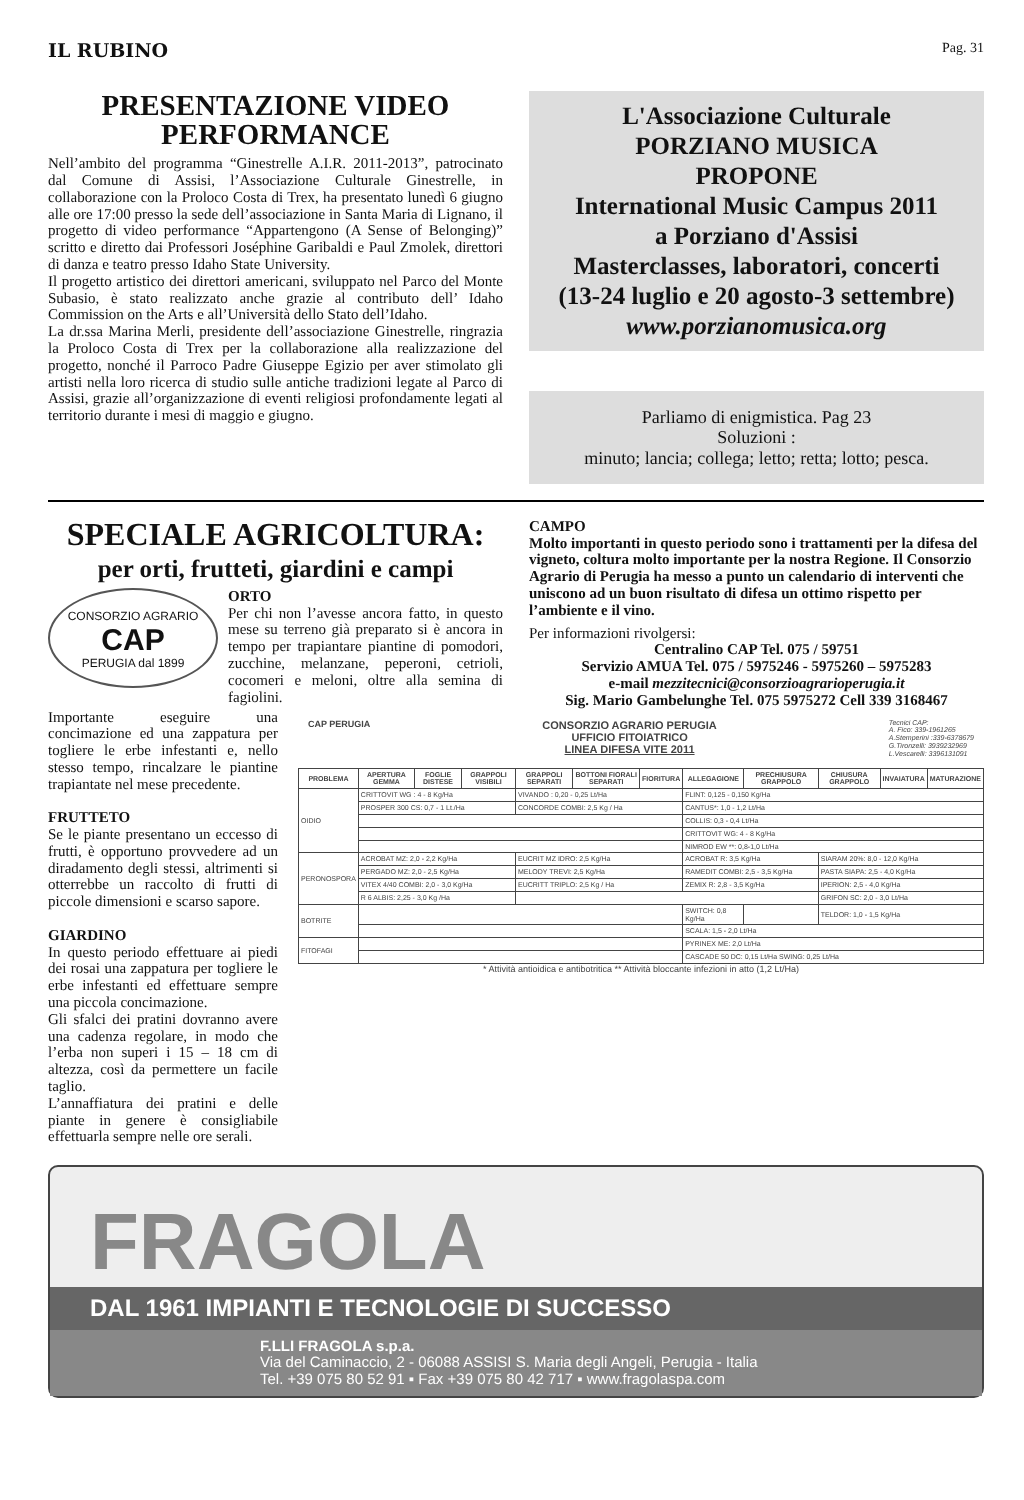IL RUBINO Pag. 31
PRESENTAZIONE VIDEO PERFORMANCE
Nell’ambito del programma “Ginestrelle A.I.R. 2011-2013”, patrocinato dal Comune di Assisi, l’Associazione Culturale Ginestrelle, in collaborazione con la Proloco Costa di Trex, ha presentato lunedì 6 giugno alle ore 17:00 presso la sede dell’associazione in Santa Maria di Lignano, il progetto di video performance “Appartengono (A Sense of Belonging)” scritto e diretto dai Professori Joséphine Garibaldi e Paul Zmolek, direttori di danza e teatro presso Idaho State University.
Il progetto artistico dei direttori americani, sviluppato nel Parco del Monte Subasio, è stato realizzato anche grazie al contributo dell’ Idaho Commission on the Arts e all’Università dello Stato dell’Idaho.
La dr.ssa Marina Merli, presidente dell’associazione Ginestrelle, ringrazia la Proloco Costa di Trex per la collaborazione alla realizzazione del progetto, nonché il Parroco Padre Giuseppe Egizio per aver stimolato gli artisti nella loro ricerca di studio sulle antiche tradizioni legate al Parco di Assisi, grazie all’organizzazione di eventi religiosi profondamente legati al territorio durante i mesi di maggio e giugno.
L'Associazione Culturale
PORZIANO MUSICA
PROPONE
International Music Campus 2011
a Porziano d'Assisi
Masterclasses, laboratori, concerti
(13-24 luglio e 20 agosto-3 settembre)
www.porzianomusica.org
Parliamo di enigmistica. Pag 23
Soluzioni :
minuto; lancia; collega; letto; retta; lotto; pesca.
SPECIALE AGRICOLTURA:
per orti, frutteti, giardini e campi
CONSORZIO AGRARIO
CAP
PERUGIA dal 1899
ORTO
Per chi non l’avesse ancora fatto, in questo mese su terreno già preparato si è ancora in tempo per trapiantare piantine di pomodori, zucchine, melanzane, peperoni, cetrioli, cocomeri e meloni, oltre alla semina di fagiolini.
CAMPO
Molto importanti in questo periodo sono i trattamenti per la difesa del vigneto, coltura molto importante per la nostra Regione. Il Consorzio Agrario di Perugia ha messo a punto un calendario di interventi che uniscono ad un buon risultato di difesa un ottimo rispetto per l’ambiente e il vino.
Per informazioni rivolgersi:
Centralino CAP Tel. 075 / 59751
Servizio AMUA Tel. 075 / 5975246 - 5975260 – 5975283
e-mail mezzitecnici@consorzioagrarioperugia.it
Sig. Mario Gambelunghe Tel. 075 5975272 Cell 339 3168467
Importante eseguire una concimazione ed una zappatura per togliere le erbe infestanti e, nello stesso tempo, rincalzare le piantine trapiantate nel mese precedente.
FRUTTETO
Se le piante presentano un eccesso di frutti, è opportuno provvedere ad un diradamento degli stessi, altrimenti si otterrebbe un raccolto di frutti di piccole dimensioni e scarso sapore.
GIARDINO
In questo periodo effettuare ai piedi dei rosai una zappatura per togliere le erbe infestanti ed effettuare sempre una piccola concimazione.
Gli sfalci dei pratini dovranno avere una cadenza regolare, in modo che l’erba non superi i 15 – 18 cm di altezza, così da permettere un facile taglio.
L’annaffiatura dei pratini e delle piante in genere è consigliabile effettuarla sempre nelle ore serali.
CAP PERUGIA
CONSORZIO AGRARIO PERUGIA
UFFICIO FITOIATRICO
LINEA DIFESA VITE 2011
Tecnici CAP:
A. Fico: 339-1961265
A.Stemperini :339-6378679
G.Tironzelli: 3939232969
L.Vescarelli: 3396131091
| PROBLEMA | APERTURA GEMMA | FOGLIE DISTESE | GRAPPOLI VISIBILI | GRAPPOLI SEPARATI | BOTTONI FIORALI SEPARATI | FIORITURA | ALLEGAGIONE | PRECHIUSURA GRAPPOLO | CHIUSURA GRAPPOLO | INVAIATURA | MATURAZIONE |
| --- | --- | --- | --- | --- | --- | --- | --- | --- | --- | --- | --- |
| OIDIO | CRITTOVIT WG : 4 - 8 Kg/Ha | | | VIVANDO : 0,20 - 0,25 Lt/Ha | | | FLINT: 0,125 - 0,150 Kg/Ha | | | | |
| | PROSPER 300 CS: 0,7 - 1 Lt./Ha | | | CONCORDE COMBI: 2,5 Kg / Ha | | | CANTUS*: 1,0 - 1,2 Lt/Ha | | | | |
| | | | | | | | COLLIS: 0,3 - 0,4 Lt/Ha | | | | |
| | | | | | | | CRITTOVIT WG: 4 - 8 Kg/Ha | | | | |
| | | | | | | | NIMROD EW **: 0,8-1,0 Lt/Ha | | | | |
| PERONOSPORA | ACROBAT MZ: 2,0 - 2,2 Kg/Ha | | | EUCRIT MZ IDRO: 2,5 Kg/Ha | | | ACROBAT R: 3,5 Kg/Ha | | SIARAM 20%: 8,0 - 12,0 Kg/Ha | | |
| | PERGADO MZ: 2,0 - 2,5 Kg/Ha | | | MELODY TREVI: 2,5 Kg/Ha | | | RAMEDIT COMBI: 2,5 - 3,5 Kg/Ha | | PASTA SIAPA: 2,5 - 4,0 Kg/Ha | | |
| | VITEX 4/40 COMBI: 2,0 - 3,0 Kg/Ha | | | EUCRITT TRIPLO: 2,5 Kg / Ha | | | ZEMIX R: 2,8 - 3,5 Kg/Ha | | IPERION: 2,5 - 4,0 Kg/Ha | | |
| | R 6 ALBIS: 2,25 - 3,0 Kg /Ha | | | | | | | | GRIFON SC: 2,0 - 3,0 Lt/Ha | | |
| BOTRITE | | | | | | | SWITCH: 0,8 Kg/Ha | | TELDOR: 1,0 - 1,5 Kg/Ha | | |
| | | | | | | | SCALA: 1,5 - 2,0 Lt/Ha | | | | |
| FITOFAGI | | | | | | | PYRINEX ME: 2,0 Lt/Ha | | | | |
| | | | | | | | CASCADE 50 DC: 0,15 Lt/Ha SWING: 0,25 Lt/Ha | | | | |
* Attività antioidica e antibotritica ** Attività bloccante infezioni in atto (1,2 Lt/Ha)
FRAGOLA
DAL 1961 IMPIANTI E TECNOLOGIE DI SUCCESSO
F.LLI FRAGOLA s.p.a.
Via del Caminaccio, 2 - 06088 ASSISI S. Maria degli Angeli, Perugia - Italia
Tel. +39 075 80 52 91 ▪ Fax +39 075 80 42 717 ▪ www.fragolaspa.com